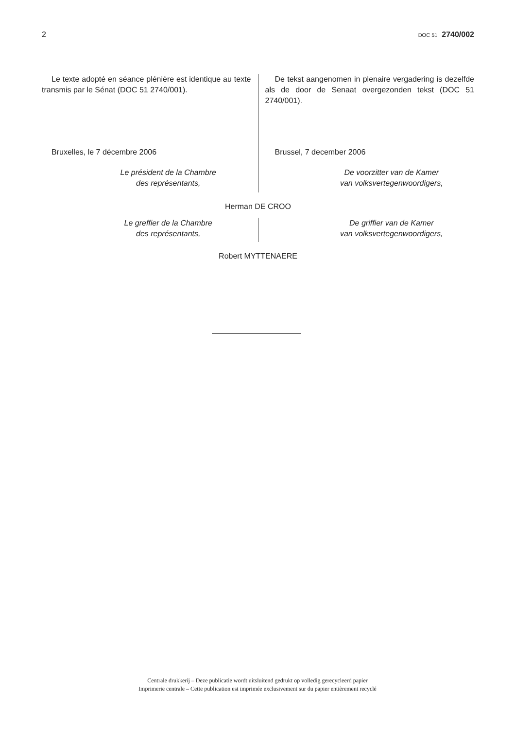2 DOC 51 2740/002
Le texte adopté en séance plénière est identique au texte transmis par le Sénat (DOC 51 2740/001).
Bruxelles, le 7 décembre 2006
Le président de la Chambre
des représentants,
De tekst aangenomen in plenaire vergadering is dezelfde als de door de Senaat overgezonden tekst (DOC 51 2740/001).
Brussel, 7 december 2006
De voorzitter van de Kamer
van volksvertegenwoordigers,
Herman DE CROO
Le greffier de la Chambre
des représentants,
De griffier van de Kamer
van volksvertegenwoordigers,
Robert MYTTENAERE
Centrale drukkerij – Deze publicatie wordt uitsluitend gedrukt op volledig gerecycleerd papier
Imprimerie centrale – Cette publication est imprimée exclusivement sur du papier entièrement recyclé